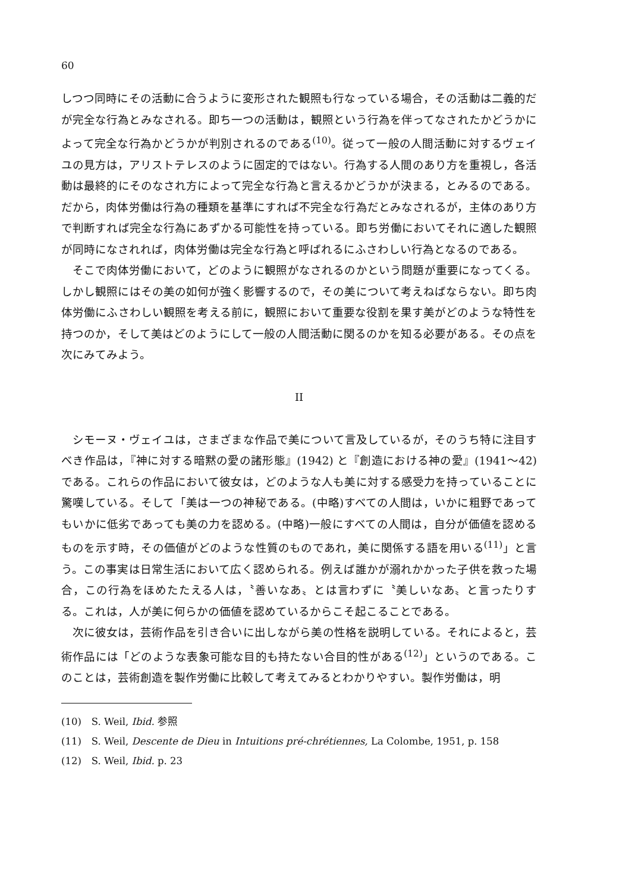60
しつつ同時にその活動に合うように変形された観照も行なっている場合，その活動は二義的だが完全な行為とみなされる。即ち一つの活動は，観照という行為を伴ってなされたかどうかによって完全な行為かどうかが判別されるのである<sup>(10)</sup>。従って一般の人間活動に対するヴェイユの見方は，アリストテレスのように固定的ではない。行為する人間のあり方を重視し，各活動は最終的にそのなされ方によって完全な行為と言えるかどうかが決まる，とみるのである。だから，肉体労働は行為の種類を基準にすれば不完全な行為だとみなされるが，主体のあり方で判断すれば完全な行為にあずかる可能性を持っている。即ち労働においてそれに適した観照が同時になされれば，肉体労働は完全な行為と呼ばれるにふさわしい行為となるのである。
そこで肉体労働において，どのように観照がなされるのかという問題が重要になってくる。しかし観照にはその美の如何が強く影響するので，その美について考えねばならない。即ち肉体労働にふさわしい観照を考える前に，観照において重要な役割を果す美がどのような特性を持つのか，そして美はどのようにして一般の人間活動に関るのかを知る必要がある。その点を次にみてみよう。
II
シモーヌ・ヴェイユは，さまざまな作品で美について言及しているが，そのうち特に注目すべき作品は，『神に対する暗黙の愛の諸形態』(1942) と『創造における神の愛』(1941～42) である。これらの作品において彼女は，どのような人も美に対する感受力を持っていることに驚嘆している。そして「美は一つの神秘である。(中略)すべての人間は，いかに粗野であってもいかに低劣であっても美の力を認める。(中略)一般にすべての人間は，自分が価値を認めるものを示す時，その価値がどのような性質のものであれ，美に関係する語を用いる<sup>(11)</sup>」と言う。この事実は日常生活において広く認められる。例えば誰かが溺れかかった子供を救った場合，この行為をほめたたえる人は，〝善いなあ〟とは言わずに〝美しいなあ〟と言ったりする。これは，人が美に何らかの価値を認めているからこそ起こることである。
次に彼女は，芸術作品を引き合いに出しながら美の性格を説明している。それによると，芸術作品には「どのような表象可能な目的も持たない合目的性がある<sup>(12)</sup>」というのである。このことは，芸術創造を製作労働に比較して考えてみるとわかりやすい。製作労働は，明
(10)　S. Weil, Ibid. 参照
(11)　S. Weil, Descente de Dieu in Intuitions pré-chrétiennes, La Colombe, 1951, p. 158
(12)　S. Weil, Ibid. p. 23